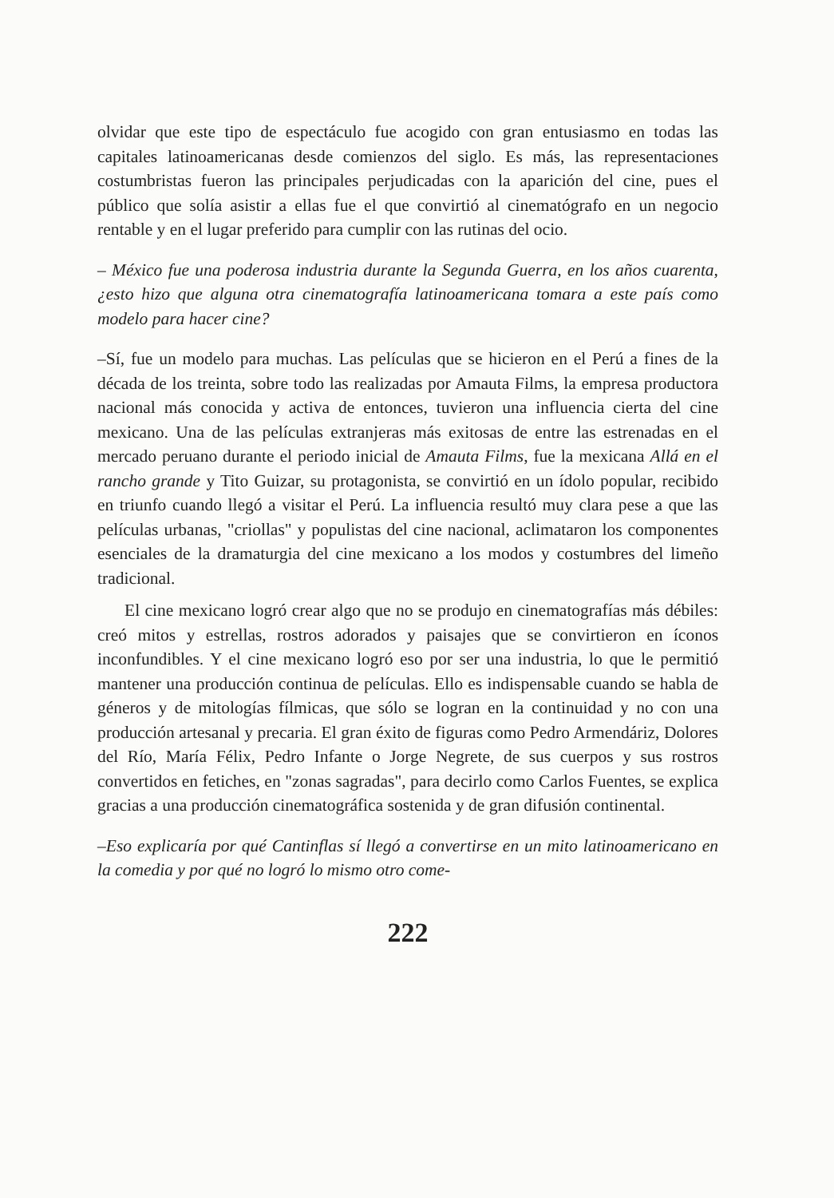olvidar que este tipo de espectáculo fue acogido con gran entusiasmo en todas las capitales latinoamericanas desde comienzos del siglo. Es más, las representaciones costumbristas fueron las principales perjudicadas con la aparición del cine, pues el público que solía asistir a ellas fue el que convirtió al cinematógrafo en un negocio rentable y en el lugar preferido para cumplir con las rutinas del ocio.
– México fue una poderosa industria durante la Segunda Guerra, en los años cuarenta, ¿esto hizo que alguna otra cinematografía latinoamericana tomara a este país como modelo para hacer cine?
–Sí, fue un modelo para muchas. Las películas que se hicieron en el Perú a fines de la década de los treinta, sobre todo las realizadas por Amauta Films, la empresa productora nacional más conocida y activa de entonces, tuvieron una influencia cierta del cine mexicano. Una de las películas extranjeras más exitosas de entre las estrenadas en el mercado peruano durante el periodo inicial de Amauta Films, fue la mexicana Allá en el rancho grande y Tito Guizar, su protagonista, se convirtió en un ídolo popular, recibido en triunfo cuando llegó a visitar el Perú. La influencia resultó muy clara pese a que las películas urbanas, "criollas" y populistas del cine nacional, aclimataron los componentes esenciales de la dramaturgia del cine mexicano a los modos y costumbres del limeño tradicional.
El cine mexicano logró crear algo que no se produjo en cinematografías más débiles: creó mitos y estrellas, rostros adorados y paisajes que se convirtieron en íconos inconfundibles. Y el cine mexicano logró eso por ser una industria, lo que le permitió mantener una producción continua de películas. Ello es indispensable cuando se habla de géneros y de mitologías fílmicas, que sólo se logran en la continuidad y no con una producción artesanal y precaria. El gran éxito de figuras como Pedro Armendáriz, Dolores del Río, María Félix, Pedro Infante o Jorge Negrete, de sus cuerpos y sus rostros convertidos en fetiches, en "zonas sagradas", para decirlo como Carlos Fuentes, se explica gracias a una producción cinematográfica sostenida y de gran difusión continental.
–Eso explicaría por qué Cantinflas sí llegó a convertirse en un mito latinoamericano en la comedia y por qué no logró lo mismo otro come-
222